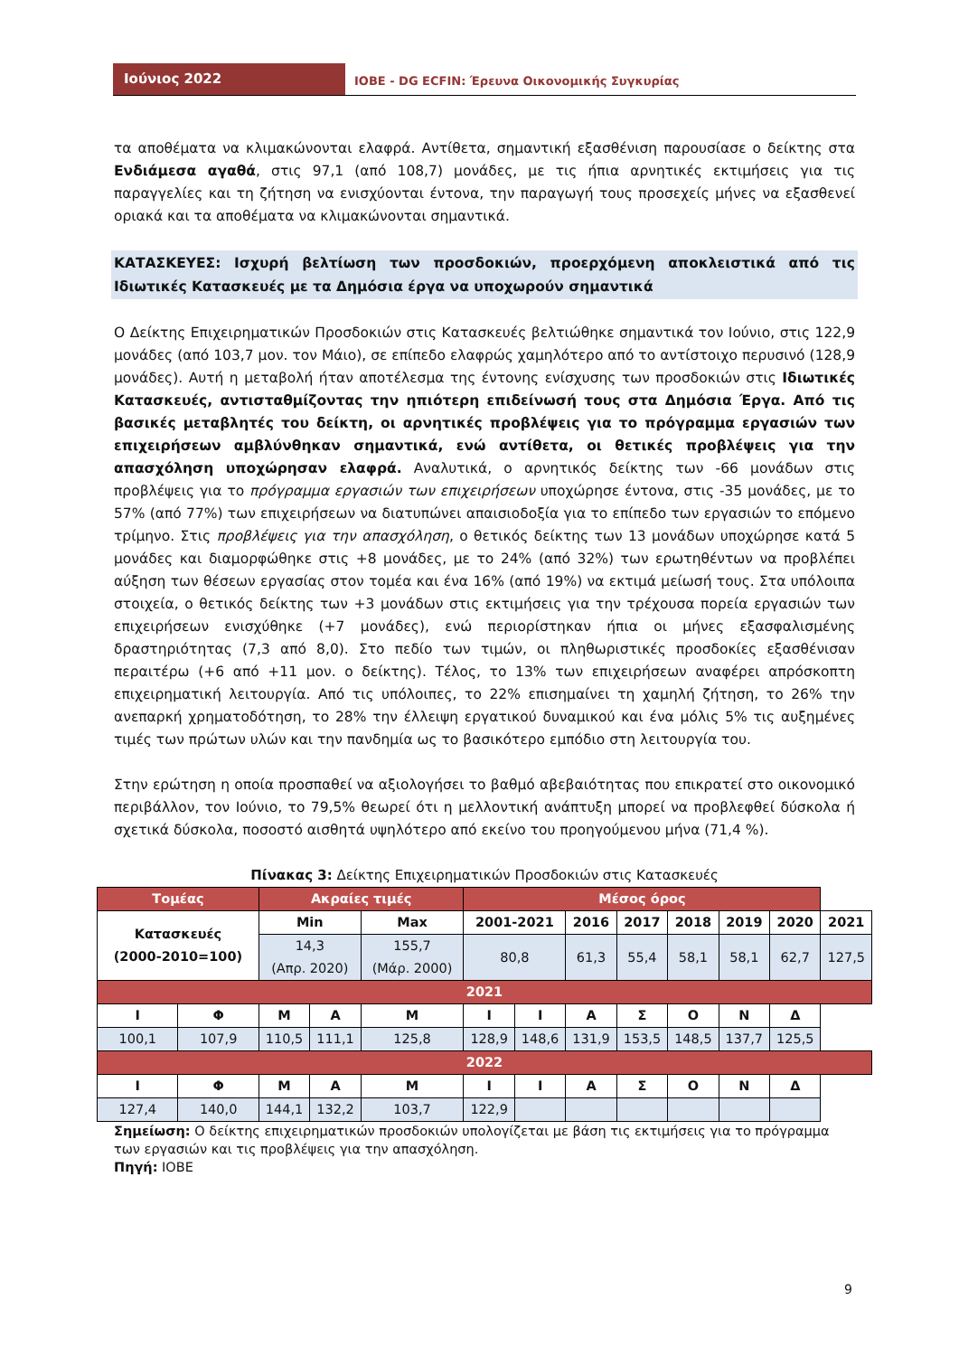Ιούνιος 2022
ΙΟΒΕ - DG ECFIN: Έρευνα Οικονομικής Συγκυρίας
τα αποθέματα να κλιμακώνονται ελαφρά. Αντίθετα, σημαντική εξασθένιση παρουσίασε ο δείκτης στα Ενδιάμεσα αγαθά, στις 97,1 (από 108,7) μονάδες, με τις ήπια αρνητικές εκτιμήσεις για τις παραγγελίες και τη ζήτηση να ενισχύονται έντονα, την παραγωγή τους προσεχείς μήνες να εξασθενεί οριακά και τα αποθέματα να κλιμακώνονται σημαντικά.
ΚΑΤΑΣΚΕΥΕΣ: Ισχυρή βελτίωση των προσδοκιών, προερχόμενη αποκλειστικά από τις Ιδιωτικές Κατασκευές με τα Δημόσια έργα να υποχωρούν σημαντικά
Ο Δείκτης Επιχειρηματικών Προσδοκιών στις Κατασκευές βελτιώθηκε σημαντικά τον Ιούνιο, στις 122,9 μονάδες (από 103,7 μον. τον Μάιο), σε επίπεδο ελαφρώς χαμηλότερο από το αντίστοιχο περυσινό (128,9 μονάδες). Αυτή η μεταβολή ήταν αποτέλεσμα της έντονης ενίσχυσης των προσδοκιών στις Ιδιωτικές Κατασκευές, αντισταθμίζοντας την ηπιότερη επιδείνωσή τους στα Δημόσια Έργα. Από τις βασικές μεταβλητές του δείκτη, οι αρνητικές προβλέψεις για το πρόγραμμα εργασιών των επιχειρήσεων αμβλύνθηκαν σημαντικά, ενώ αντίθετα, οι θετικές προβλέψεις για την απασχόληση υποχώρησαν ελαφρά. Αναλυτικά, ο αρνητικός δείκτης των -66 μονάδων στις προβλέψεις για το πρόγραμμα εργασιών των επιχειρήσεων υποχώρησε έντονα, στις -35 μονάδες, με το 57% (από 77%) των επιχειρήσεων να διατυπώνει απαισιοδοξία για το επίπεδο των εργασιών το επόμενο τρίμηνο. Στις προβλέψεις για την απασχόληση, ο θετικός δείκτης των 13 μονάδων υποχώρησε κατά 5 μονάδες και διαμορφώθηκε στις +8 μονάδες, με το 24% (από 32%) των ερωτηθέντων να προβλέπει αύξηση των θέσεων εργασίας στον τομέα και ένα 16% (από 19%) να εκτιμά μείωσή τους. Στα υπόλοιπα στοιχεία, ο θετικός δείκτης των +3 μονάδων στις εκτιμήσεις για την τρέχουσα πορεία εργασιών των επιχειρήσεων ενισχύθηκε (+7 μονάδες), ενώ περιορίστηκαν ήπια οι μήνες εξασφαλισμένης δραστηριότητας (7,3 από 8,0). Στο πεδίο των τιμών, οι πληθωριστικές προσδοκίες εξασθένισαν περαιτέρω (+6 από +11 μον. ο δείκτης). Τέλος, το 13% των επιχειρήσεων αναφέρει απρόσκοπτη επιχειρηματική λειτουργία. Από τις υπόλοιπες, το 22% επισημαίνει τη χαμηλή ζήτηση, το 26% την ανεπαρκή χρηματοδότηση, το 28% την έλλειψη εργατικού δυναμικού και ένα μόλις 5% τις αυξημένες τιμές των πρώτων υλών και την πανδημία ως το βασικότερο εμπόδιο στη λειτουργία του.
Στην ερώτηση η οποία προσπαθεί να αξιολογήσει το βαθμό αβεβαιότητας που επικρατεί στο οικονομικό περιβάλλον, τον Ιούνιο, το 79,5% θεωρεί ότι η μελλοντική ανάπτυξη μπορεί να προβλεφθεί δύσκολα ή σχετικά δύσκολα, ποσοστό αισθητά υψηλότερο από εκείνο του προηγούμενου μήνα (71,4 %).
Πίνακας 3: Δείκτης Επιχειρηματικών Προσδοκιών στις Κατασκευές
| Τομέας | | Ακραίες τιμές | | | Μέσος όρος | | | | | | | |
| Κατασκευές (2000-2010=100) | | Min | | Max | 2001-2021 | | 2016 | 2017 | 2018 | 2019 | 2020 | 2021 |
| | | 14,3 (Απρ. 2020) | | 155,7 (Μάρ. 2000) | 80,8 | | 61,3 | 55,4 | 58,1 | 58,1 | 62,7 | 127,5 |
| 2021 | | | | | | | | | | | | |
| Ι | Φ | Μ | Α | Μ | Ι | Ι | Α | Σ | Ο | Ν | Δ | |
| 100,1 | 107,9 | 110,5 | 111,1 | 125,8 | 128,9 | 148,6 | 131,9 | 153,5 | 148,5 | 137,7 | 125,5 | |
| 2022 | | | | | | | | | | | | |
| Ι | Φ | Μ | Α | Μ | Ι | Ι | Α | Σ | Ο | Ν | Δ | |
| 127,4 | 140,0 | 144,1 | 132,2 | 103,7 | 122,9 | | | | | | | |
Σημείωση: Ο δείκτης επιχειρηματικών προσδοκιών υπολογίζεται με βάση τις εκτιμήσεις για το πρόγραμμα των εργασιών και τις προβλέψεις για την απασχόληση.
Πηγή: ΙΟΒΕ
9